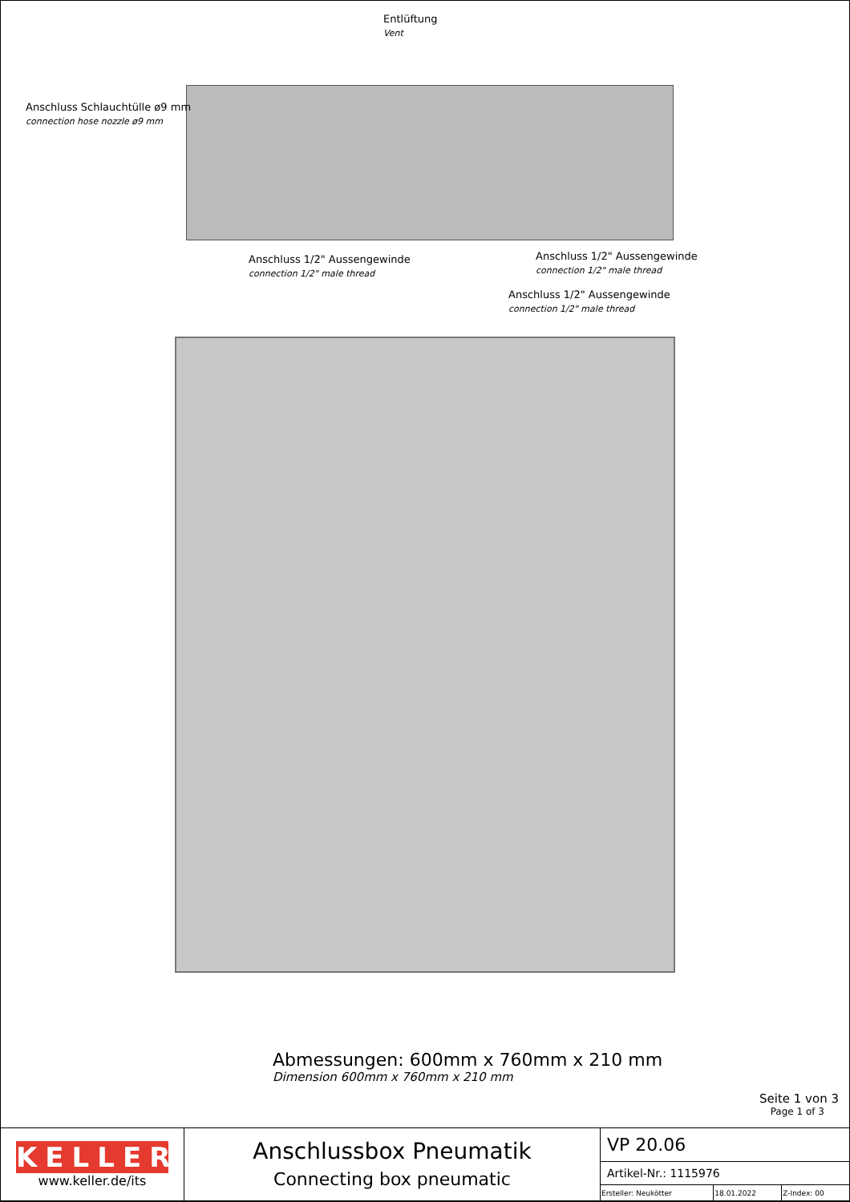Entlüftung
Vent
Anschluss Schlauchtülle ø9 mm
connection hose nozzle ø9 mm
Anschluss 1/2" Aussengewinde
connection 1/2" male thread
Anschluss 1/2" Aussengewinde
connection 1/2" male thread
Anschluss 1/2" Aussengewinde
connection 1/2" male thread
Abmessungen: 600mm x 760mm x 210 mm
Dimension 600mm x 760mm x 210 mm
Seite 1 von 3
Page 1 of 3
| KELLER www.keller.de/its | Anschlussbox Pneumatik Connecting box pneumatic | VP 20.06 | | |
| | | Artikel-Nr.: 1115976 | | |
| | | Ersteller: Neukötter | 18.01.2022 | Z-Index: 00 |